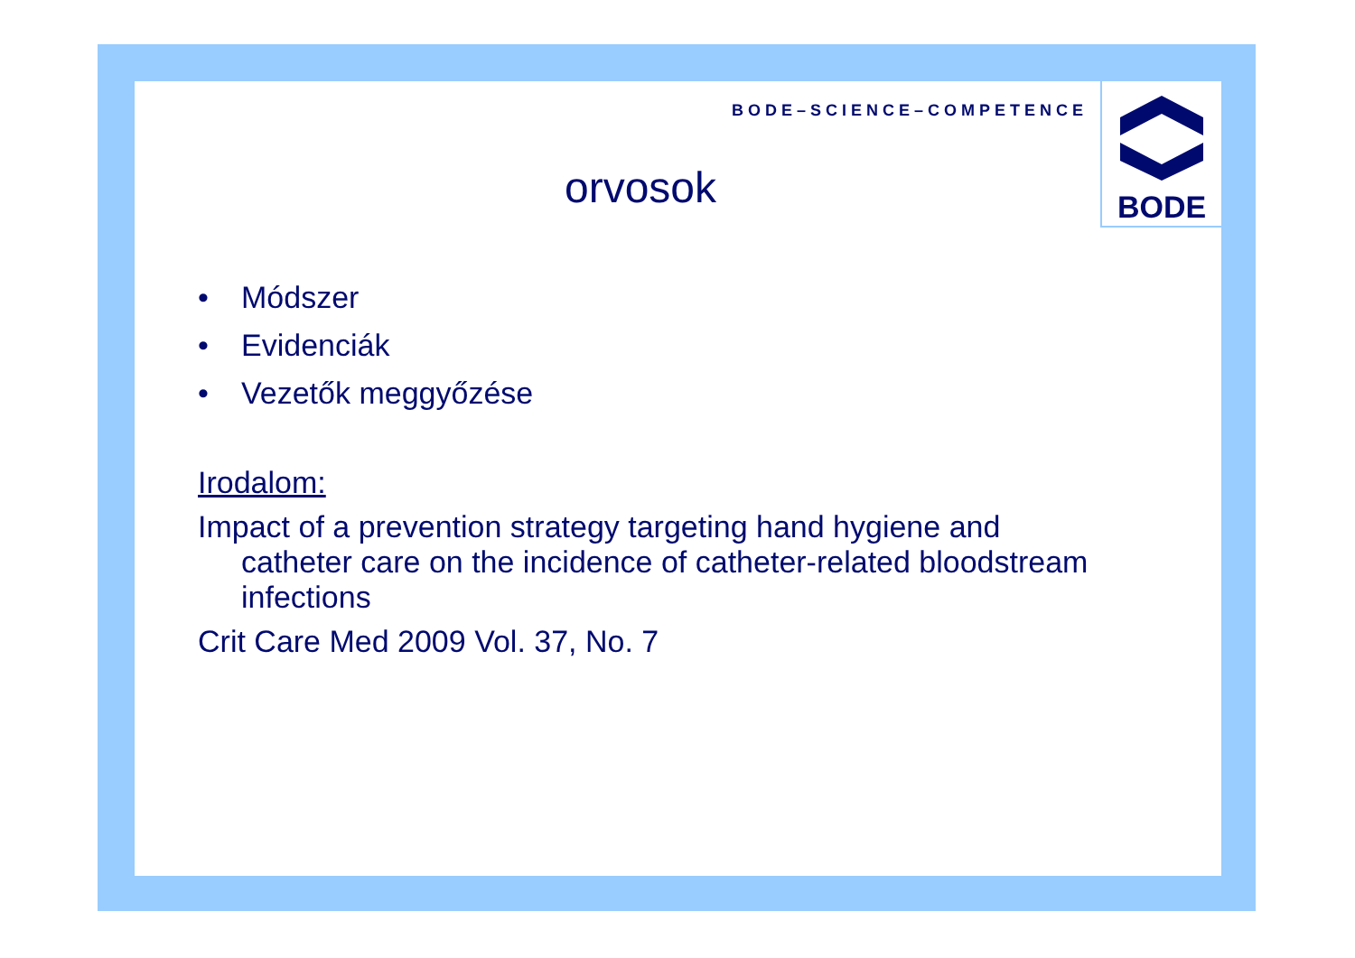BODE–SCIENCE–COMPETENCE
BODE
orvosok
• Módszer
• Evidenciák
• Vezetők meggyőzése
Irodalom:
Impact of a prevention strategy targeting hand hygiene and
catheter care on the incidence of catheter-related bloodstream
infections
Crit Care Med 2009 Vol. 37, No. 7